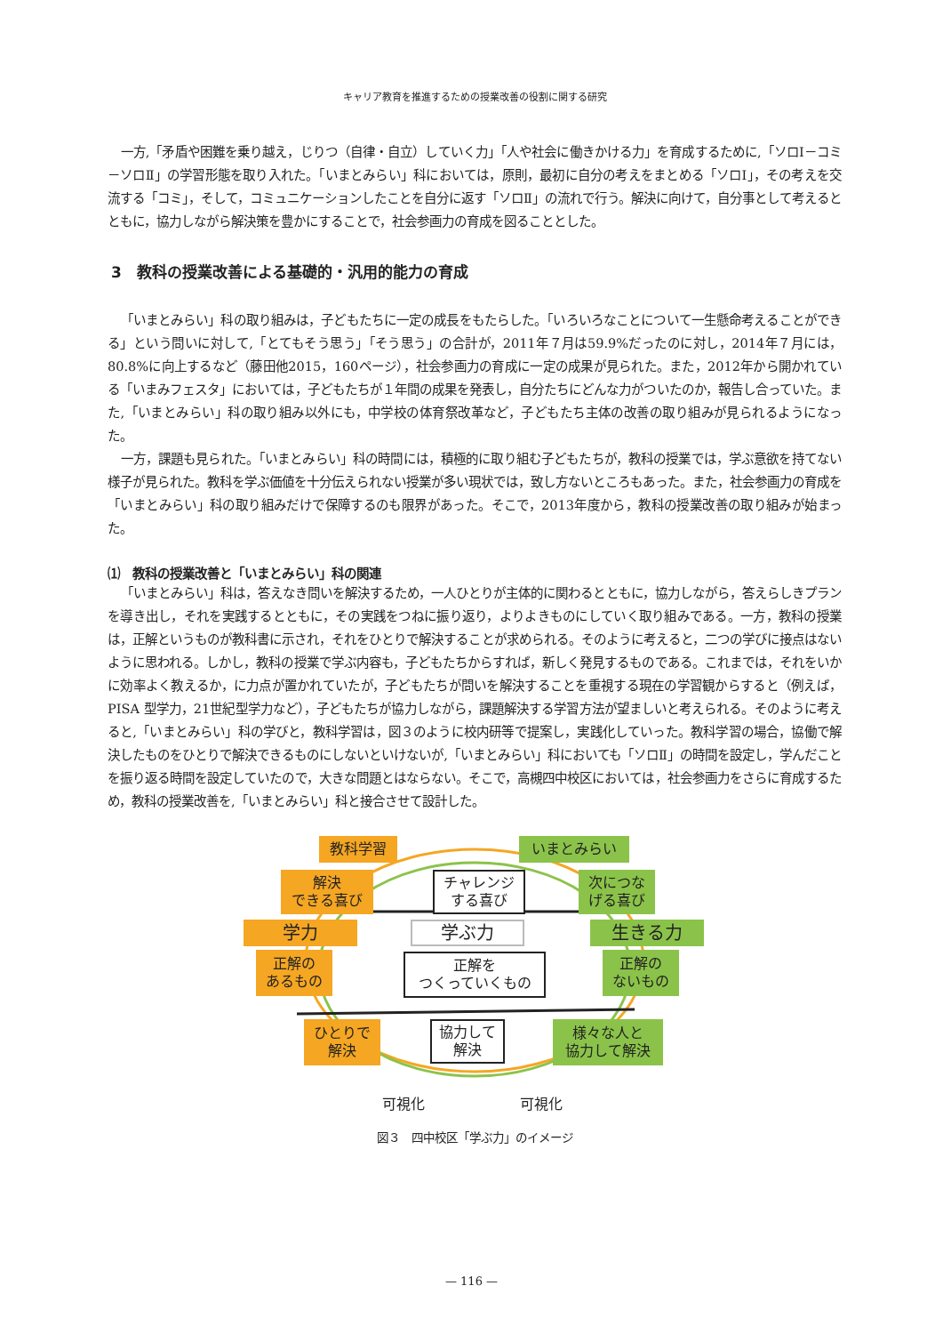キャリア教育を推進するための授業改善の役割に関する研究
一方,「矛盾や困難を乗り越え，じりつ（自律・自立）していく力」「人や社会に働きかける力」を育成するために,「ソロⅠ－コミ－ソロⅡ」の学習形態を取り入れた。「いまとみらい」科においては，原則，最初に自分の考えをまとめる「ソロⅠ」，その考えを交流する「コミ」，そして，コミュニケーションしたことを自分に返す「ソロⅡ」の流れで行う。解決に向けて，自分事として考えるとともに，協力しながら解決策を豊かにすることで，社会参画力の育成を図ることとした。
3　教科の授業改善による基礎的・汎用的能力の育成
「いまとみらい」科の取り組みは，子どもたちに一定の成長をもたらした。「いろいろなことについて一生懸命考えることができる」という問いに対して,「とてもそう思う」「そう思う」の合計が，2011年７月は59.9%だったのに対し，2014年７月には，80.8%に向上するなど（藤田他2015，160ページ），社会参画力の育成に一定の成果が見られた。また，2012年から開かれている「いまみフェスタ」においては，子どもたちが１年間の成果を発表し，自分たちにどんな力がついたのか，報告し合っていた。また,「いまとみらい」科の取り組み以外にも，中学校の体育祭改革など，子どもたち主体の改善の取り組みが見られるようになった。
一方，課題も見られた。「いまとみらい」科の時間には，積極的に取り組む子どもたちが，教科の授業では，学ぶ意欲を持てない様子が見られた。教科を学ぶ価値を十分伝えられない授業が多い現状では，致し方ないところもあった。また，社会参画力の育成を「いまとみらい」科の取り組みだけで保障するのも限界があった。そこで，2013年度から，教科の授業改善の取り組みが始まった。
⑴　教科の授業改善と「いまとみらい」科の関連
「いまとみらい」科は，答えなき問いを解決するため，一人ひとりが主体的に関わるとともに，協力しながら，答えらしきプランを導き出し，それを実践するとともに，その実践をつねに振り返り，よりよきものにしていく取り組みである。一方，教科の授業は，正解というものが教科書に示され，それをひとりで解決することが求められる。そのように考えると，二つの学びに接点はないように思われる。しかし，教科の授業で学ぶ内容も，子どもたちからすれば，新しく発見するものである。これまでは，それをいかに効率よく教えるか，に力点が置かれていたが，子どもたちが問いを解決することを重視する現在の学習観からすると（例えば，PISA 型学力，21世紀型学力など），子どもたちが協力しながら，課題解決する学習方法が望ましいと考えられる。そのように考えると,「いまとみらい」科の学びと，教科学習は，図３のように校内研等で提案し，実践化していった。教科学習の場合，協働で解決したものをひとりで解決できるものにしないといけないが,「いまとみらい」科においても「ソロⅡ」の時間を設定し，学んだことを振り返る時間を設定していたので，大きな問題とはならない。そこで，高槻四中校区においては，社会参画力をさらに育成するため，教科の授業改善を,「いまとみらい」科と接合させて設計した。
教科学習 いまとみらい
解決
できる喜び
チャレンジ
する喜び
次につな
げる喜び
学力 学ぶ力 生きる力
正解の
あるもの
正解を
つくっていくもの
正解の
ないもの
ひとりで
解決
協力して
解決
様々な人と
協力して解決
可視化 可視化
図３　四中校区「学ぶ力」のイメージ
— 116 —